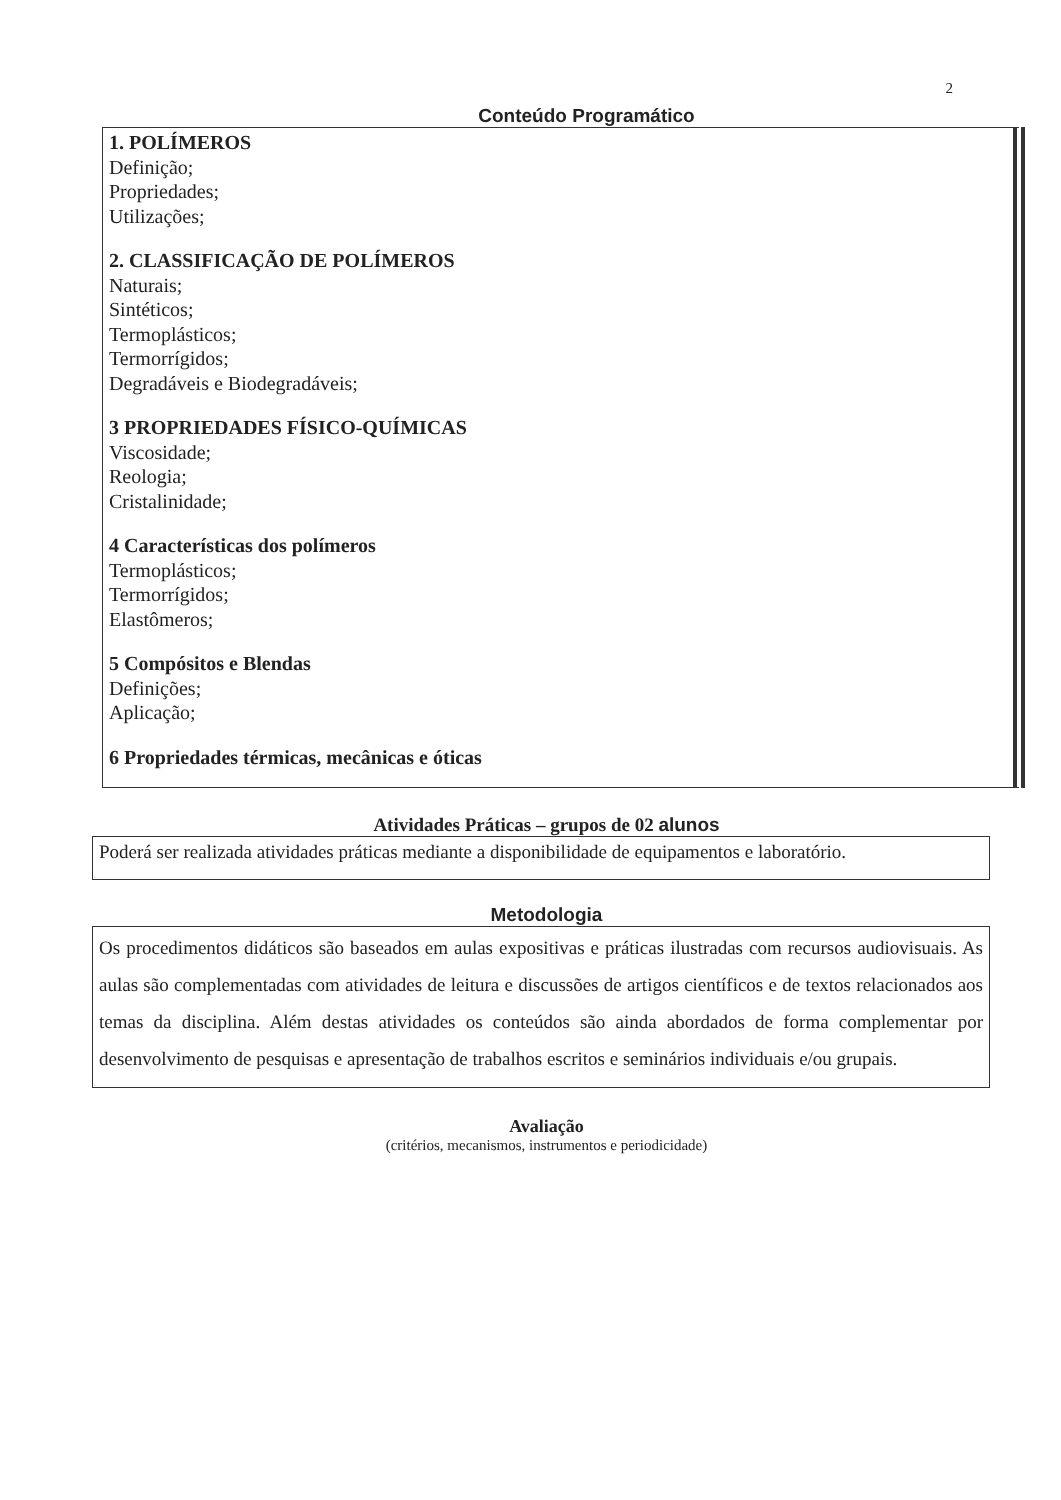2
Conteúdo Programático
1. POLÍMEROS
Definição;
Propriedades;
Utilizações;
2. CLASSIFICAÇÃO DE POLÍMEROS
Naturais;
Sintéticos;
Termoplásticos;
Termorrígidos;
Degradáveis e Biodegradáveis;
3 PROPRIEDADES FÍSICO-QUÍMICAS
Viscosidade;
Reologia;
Cristalinidade;
4 Características dos polímeros
Termoplásticos;
Termorrígidos;
Elastômeros;
5 Compósitos e Blendas
Definições;
Aplicação;
6 Propriedades térmicas, mecânicas e óticas
Atividades Práticas – grupos de 02 alunos
Poderá ser realizada atividades práticas mediante a disponibilidade de equipamentos e laboratório.
Metodologia
Os procedimentos didáticos são baseados em aulas expositivas e práticas ilustradas com recursos audiovisuais. As aulas são complementadas com atividades de leitura e discussões de artigos científicos e de textos relacionados aos temas da disciplina. Além destas atividades os conteúdos são ainda abordados de forma complementar por desenvolvimento de pesquisas e apresentação de trabalhos escritos e seminários individuais e/ou grupais.
Avaliação
(critérios, mecanismos, instrumentos e periodicidade)